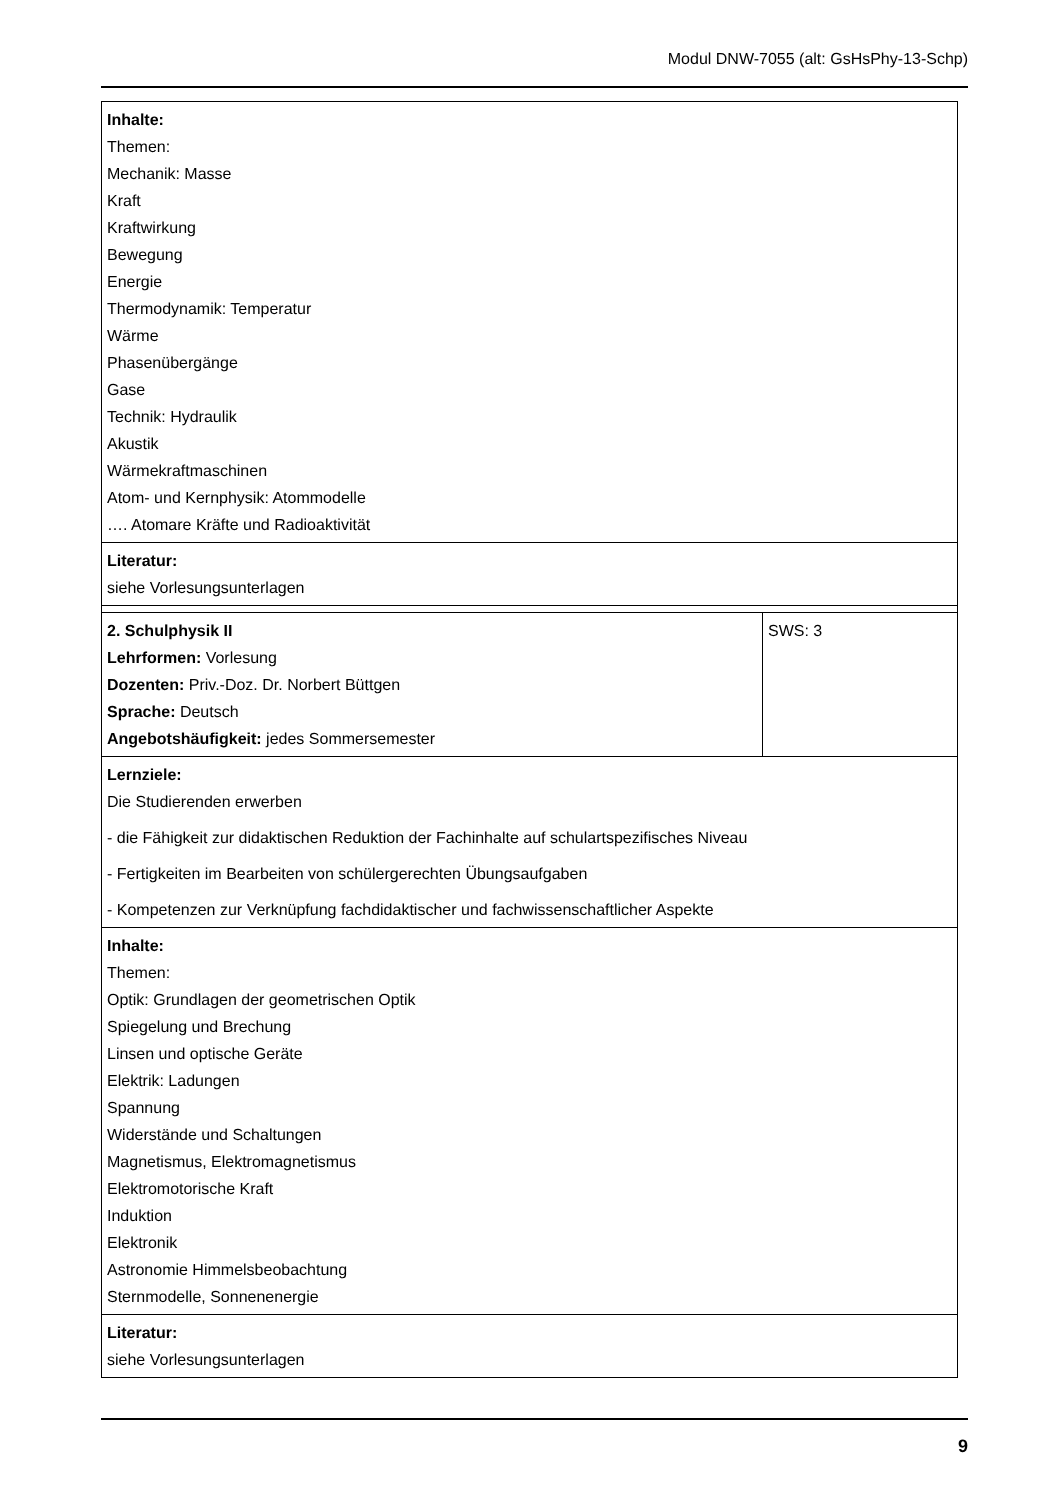Modul DNW-7055 (alt: GsHsPhy-13-Schp)
| Inhalte: Themen: Mechanik: Masse Kraft Kraftwirkung Bewegung Energie Thermodynamik: Temperatur Wärme Phasenübergänge Gase Technik: Hydraulik Akustik Wärmekraftmaschinen Atom- und Kernphysik: Atommodelle …. Atomare Kräfte und Radioaktivität | |
| Literatur: siehe Vorlesungsunterlagen | |
| 2. Schulphysik II Lehrformen: Vorlesung Dozenten: Priv.-Doz. Dr. Norbert Büttgen Sprache: Deutsch Angebotshäufigkeit: jedes Sommersemester | SWS: 3 |
| Lernziele: Die Studierenden erwerben - die Fähigkeit zur didaktischen Reduktion der Fachinhalte auf schulartspezifisches Niveau - Fertigkeiten im Bearbeiten von schülergerechten Übungsaufgaben - Kompetenzen zur Verknüpfung fachdidaktischer und fachwissenschaftlicher Aspekte | |
| Inhalte: Themen: Optik: Grundlagen der geometrischen Optik Spiegelung und Brechung Linsen und optische Geräte Elektrik: Ladungen Spannung Widerstände und Schaltungen Magnetismus, Elektromagnetismus Elektromotorische Kraft Induktion Elektronik Astronomie Himmelsbeobachtung Sternmodelle, Sonnenenergie | |
| Literatur: siehe Vorlesungsunterlagen | |
9